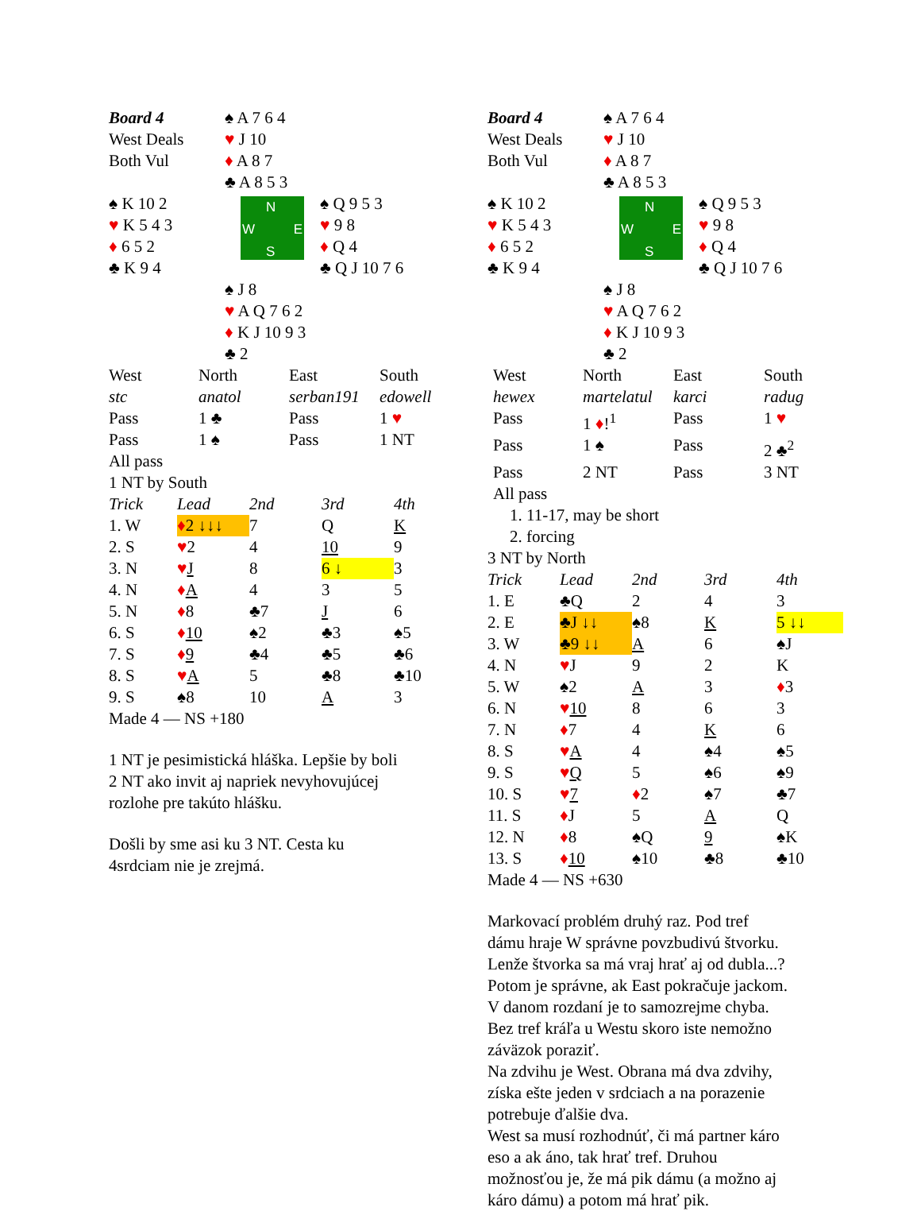| Board 4 West Deals Both Vul | ♠ A 7 6 4 ♥ J 10 ♦ A 8 7 ♣ A 8 5 3 |
| ♠ K 10 2 ♥ K 5 4 3 ♦ 6 5 2 ♣ K 9 4 | N W E S | ♠ Q 9 5 3 ♥ 9 8 ♦ Q 4 ♣ Q J 10 7 6 |
| | ♠ J 8 ♥ A Q 7 6 2 ♦ K J 10 9 3 ♣ 2 |
| West | North | East | South |
| stc | anatol | serban191 | edowell |
| Pass | 1 ♣ | Pass | 1 ♥ |
| Pass | 1 ♠ | Pass | 1 NT |
| All pass | | | |
| 1 NT by South | | | |
| Trick | Lead | 2nd | 3rd | 4th |
| 1. W | ♦ 2 ↓↓↓ | 7 | Q | K |
| 2. S | ♥ 2 | 4 | 10 | 9 |
| 3. N | ♥ J | 8 | 6 ↓ | 3 |
| 4. N | ♦ A | 4 | 3 | 5 |
| 5. N | ♦ 8 | ♣7 | J | 6 |
| 6. S | ♦ 10 | ♠2 | ♣3 | ♠5 |
| 7. S | ♦ 9 | ♣4 | ♣5 | ♣6 |
| 8. S | ♥ A | 5 | ♣8 | ♣10 |
| 9. S | ♠8 | 10 | A | 3 |
| Made 4 — NS +180 | | | | |
1 NT je pesimistická hláška. Lepšie by boli
2 NT ako invit aj napriek nevyhovujúcej
rozlohe pre takúto hlášku.
Došli by sme asi ku 3 NT. Cesta ku
4srdciam nie je zrejmá.
| Board 4 West Deals Both Vul | ♠ A 7 6 4 ♥ J 10 ♦ A 8 7 ♣ A 8 5 3 |
| ♠ K 10 2 ♥ K 5 4 3 ♦ 6 5 2 ♣ K 9 4 | N W E S | ♠ Q 9 5 3 ♥ 9 8 ♦ Q 4 ♣ Q J 10 7 6 |
| | ♠ J 8 ♥ A Q 7 6 2 ♦ K J 10 9 3 ♣ 2 |
| West | North | East | South |
| hewex | martelatul | karci | radug |
| Pass | 1 ♦ !<sup>1</sup> | Pass | 1 ♥ |
| Pass | 1 ♠ | Pass | 2 ♣<sup>2</sup> |
| Pass | 2 NT | Pass | 3 NT |
| All pass | | | |
| 1. 11-17, may be short | | | |
| 2. forcing | | | |
3 NT by North
| Trick | Lead | 2nd | 3rd | 4th |
| 1. E | ♣Q | 2 | 4 | 3 |
| 2. E | ♣J ↓↓ | ♠8 | K | 5 ↓↓ |
| 3. W | ♣9 ↓↓ | A | 6 | ♠J |
| 4. N | ♥ J | 9 | 2 | K |
| 5. W | ♠2 | A | 3 | ♦ 3 |
| 6. N | ♥ 10 | 8 | 6 | 3 |
| 7. N | ♦ 7 | 4 | K | 6 |
| 8. S | ♥ A | 4 | ♠4 | ♠5 |
| 9. S | ♥ Q | 5 | ♠6 | ♠9 |
| 10. S | ♥ 7 | ♦ 2 | ♠7 | ♣7 |
| 11. S | ♦ J | 5 | A | Q |
| 12. N | ♦ 8 | ♠Q | 9 | ♠K |
| 13. S | ♦ 10 | ♠10 | ♣8 | ♣10 |
| Made 4 — NS +630 | | | | |
Markovací problém druhý raz. Pod tref
dámu hraje W správne povzbudivú štvorku.
Lenže štvorka sa má vraj hrať aj od dubla...?
Potom je správne, ak East pokračuje jackom.
V danom rozdaní je to samozrejme chyba.
Bez tref kráľa u Westu skoro iste nemožno
záväzok poraziť.
Na zdvihu je West. Obrana má dva zdvihy,
získa ešte jeden v srdciach a na porazenie
potrebuje ďalšie dva.
West sa musí rozhodnúť, či má partner káro
eso a ak áno, tak hrať tref. Druhou
možnosťou je, že má pik dámu (a možno aj
káro dámu) a potom má hrať pik.